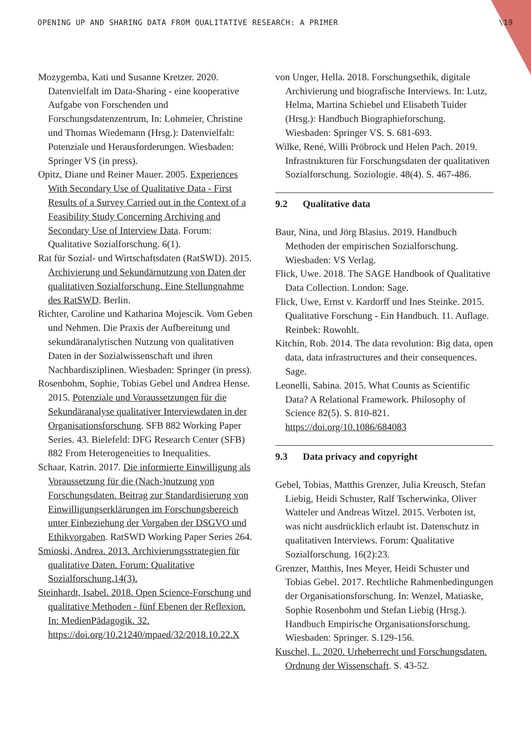OPENING UP AND SHARING DATA FROM QUALITATIVE RESEARCH: A PRIMER \19
Mozygemba, Kati und Susanne Kretzer. 2020. Datenvielfalt im Data-Sharing - eine kooperative Aufgabe von Forschenden und Forschungsdatenzentrum, In: Lohmeier, Christine und Thomas Wiedemann (Hrsg.): Datenvielfalt: Potenziale und Herausforderungen. Wiesbaden: Springer VS (in press).
Opitz, Diane und Reiner Mauer. 2005. Experiences With Secondary Use of Qualitative Data - First Results of a Survey Carried out in the Context of a Feasibility Study Concerning Archiving and Secondary Use of Interview Data. Forum: Qualitative Sozialforschung. 6(1).
Rat für Sozial- und Wirtschaftsdaten (RatSWD). 2015. Archivierung und Sekundärnutzung von Daten der qualitativen Sozialforschung. Eine Stellungnahme des RatSWD. Berlin.
Richter, Caroline und Katharina Mojescik. Vom Geben und Nehmen. Die Praxis der Aufbereitung und sekundäranalytischen Nutzung von qualitativen Daten in der Sozialwissenschaft und ihren Nachbardisziplinen. Wiesbaden: Springer (in press).
Rosenbohm, Sophie, Tobias Gebel und Andrea Hense. 2015. Potenziale und Voraussetzungen für die Sekundäranalyse qualitativer Interviewdaten in der Organisationsforschung. SFB 882 Working Paper Series. 43. Bielefeld: DFG Research Center (SFB) 882 From Heterogeneities to Inequalities.
Schaar, Katrin. 2017. Die informierte Einwilligung als Voraussetzung für die (Nach-)nutzung von Forschungsdaten. Beitrag zur Standardisierung von Einwilligungserklärungen im Forschungsbereich unter Einbeziehung der Vorgaben der DSGVO und Ethikvorgaben. RatSWD Working Paper Series 264.
Smioski, Andrea. 2013. Archivierungsstrategien für qualitative Daten. Forum: Qualitative Sozialforschung.14(3).
Steinhardt, Isabel. 2018. Open Science-Forschung und qualitative Methoden - fünf Ebenen der Reflexion. In: MedienPädagogik. 32. https://doi.org/10.21240/mpaed/32/2018.10.22.X
von Unger, Hella. 2018. Forschungsethik, digitale Archivierung und biografische Interviews. In: Lutz, Helma, Martina Schiebel und Elisabeth Tuider (Hrsg.): Handbuch Biographieforschung. Wiesbaden: Springer VS. S. 681-693.
Wilke, René, Willi Pröbrock und Helen Pach. 2019. Infrastrukturen für Forschungsdaten der qualitativen Sozialforschung. Soziologie. 48(4). S. 467-486.
9.2 Qualitative data
Baur, Nina, und Jörg Blasius. 2019. Handbuch Methoden der empirischen Sozialforschung. Wiesbaden: VS Verlag.
Flick, Uwe. 2018. The SAGE Handbook of Qualitative Data Collection. London: Sage.
Flick, Uwe, Ernst v. Kardorff und Ines Steinke. 2015. Qualitative Forschung - Ein Handbuch. 11. Auflage. Reinbek: Rowohlt.
Kitchin, Rob. 2014. The data revolution: Big data, open data, data infrastructures and their consequences. Sage.
Leonelli, Sabina. 2015. What Counts as Scientific Data? A Relational Framework. Philosophy of Science 82(5). S. 810-821. https://doi.org/10.1086/684083
9.3 Data privacy and copyright
Gebel, Tobias, Matthis Grenzer, Julia Kreusch, Stefan Liebig, Heidi Schuster, Ralf Tscherwinka, Oliver Watteler und Andreas Witzel. 2015. Verboten ist, was nicht ausdrücklich erlaubt ist. Datenschutz in qualitativen Interviews. Forum: Qualitative Sozialforschung. 16(2):23.
Grenzer, Matthis, Ines Meyer, Heidi Schuster und Tobias Gebel. 2017. Rechtliche Rahmenbedingungen der Organisationsforschung. In: Wenzel, Matiaske, Sophie Rosenbohm und Stefan Liebig (Hrsg.). Handbuch Empirische Organisationsforschung. Wiesbaden: Springer. S.129-156.
Kuschel, L. 2020. Urheberrecht und Forschungsdaten. Ordnung der Wissenschaft. S. 43-52.